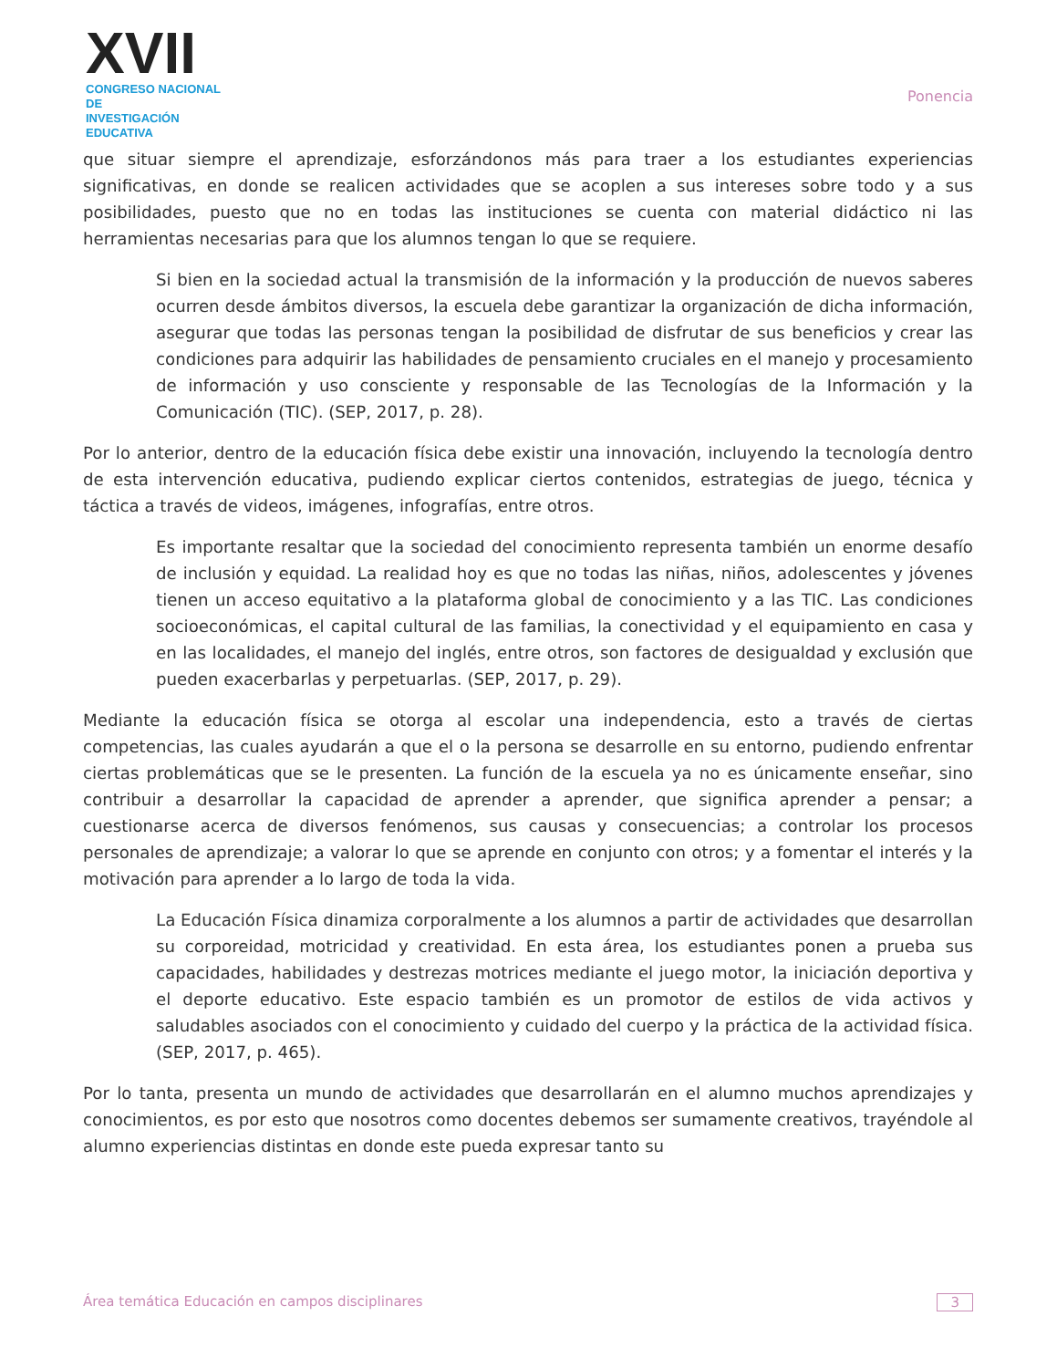XVII
CONGRESO NACIONAL DE
INVESTIGACIÓN EDUCATIVA
Ponencia
que situar siempre el aprendizaje, esforzándonos más para traer a los estudiantes experiencias significativas, en donde se realicen actividades que se acoplen a sus intereses sobre todo y a sus posibilidades, puesto que no en todas las instituciones se cuenta con material didáctico ni las herramientas necesarias para que los alumnos tengan lo que se requiere.
Si bien en la sociedad actual la transmisión de la información y la producción de nuevos saberes ocurren desde ámbitos diversos, la escuela debe garantizar la organización de dicha información, asegurar que todas las personas tengan la posibilidad de disfrutar de sus beneficios y crear las condiciones para adquirir las habilidades de pensamiento cruciales en el manejo y procesamiento de información y uso consciente y responsable de las Tecnologías de la Información y la Comunicación (TIC). (SEP, 2017, p. 28).
Por lo anterior, dentro de la educación física debe existir una innovación, incluyendo la tecnología dentro de esta intervención educativa, pudiendo explicar ciertos contenidos, estrategias de juego, técnica y táctica a través de videos, imágenes, infografías, entre otros.
Es importante resaltar que la sociedad del conocimiento representa también un enorme desafío de inclusión y equidad. La realidad hoy es que no todas las niñas, niños, adolescentes y jóvenes tienen un acceso equitativo a la plataforma global de conocimiento y a las TIC. Las condiciones socioeconómicas, el capital cultural de las familias, la conectividad y el equipamiento en casa y en las localidades, el manejo del inglés, entre otros, son factores de desigualdad y exclusión que pueden exacerbarlas y perpetuarlas. (SEP, 2017, p. 29).
Mediante la educación física se otorga al escolar una independencia, esto a través de ciertas competencias, las cuales ayudarán a que el o la persona se desarrolle en su entorno, pudiendo enfrentar ciertas problemáticas que se le presenten. La función de la escuela ya no es únicamente enseñar, sino contribuir a desarrollar la capacidad de aprender a aprender, que significa aprender a pensar; a cuestionarse acerca de diversos fenómenos, sus causas y consecuencias; a controlar los procesos personales de aprendizaje; a valorar lo que se aprende en conjunto con otros; y a fomentar el interés y la motivación para aprender a lo largo de toda la vida.
La Educación Física dinamiza corporalmente a los alumnos a partir de actividades que desarrollan su corporeidad, motricidad y creatividad. En esta área, los estudiantes ponen a prueba sus capacidades, habilidades y destrezas motrices mediante el juego motor, la iniciación deportiva y el deporte educativo. Este espacio también es un promotor de estilos de vida activos y saludables asociados con el conocimiento y cuidado del cuerpo y la práctica de la actividad física. (SEP, 2017, p. 465).
Por lo tanta, presenta un mundo de actividades que desarrollarán en el alumno muchos aprendizajes y conocimientos, es por esto que nosotros como docentes debemos ser sumamente creativos, trayéndole al alumno experiencias distintas en donde este pueda expresar tanto su
Área temática Educación en campos disciplinares 3